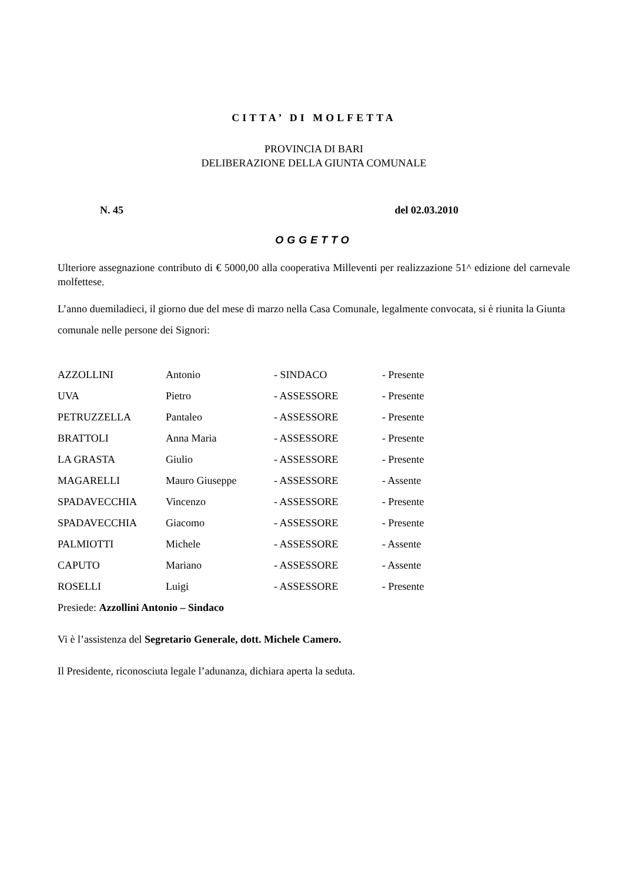CITTA’ DI MOLFETTA
PROVINCIA DI BARI
DELIBERAZIONE DELLA GIUNTA COMUNALE
N. 45 del 02.03.2010
OGGETTO
Ulteriore assegnazione contributo di € 5000,00 alla cooperativa Milleventi per realizzazione 51^ edizione del carnevale molfettese.
L’anno duemiladieci, il giorno due del mese di marzo nella Casa Comunale, legalmente convocata, si è riunita la Giunta comunale nelle persone dei Signori:
| AZZOLLINI | Antonio | - SINDACO | - Presente |
| UVA | Pietro | - ASSESSORE | - Presente |
| PETRUZZELLA | Pantaleo | - ASSESSORE | - Presente |
| BRATTOLI | Anna Maria | - ASSESSORE | - Presente |
| LA GRASTA | Giulio | - ASSESSORE | - Presente |
| MAGARELLI | Mauro Giuseppe | - ASSESSORE | - Assente |
| SPADAVECCHIA | Vincenzo | - ASSESSORE | - Presente |
| SPADAVECCHIA | Giacomo | - ASSESSORE | - Presente |
| PALMIOTTI | Michele | - ASSESSORE | - Assente |
| CAPUTO | Mariano | - ASSESSORE | - Assente |
| ROSELLI | Luigi | - ASSESSORE | - Presente |
Presiede: Azzollini Antonio – Sindaco
Vi è l’assistenza del Segretario Generale, dott. Michele Camero.
Il Presidente, riconosciuta legale l’adunanza, dichiara aperta la seduta.